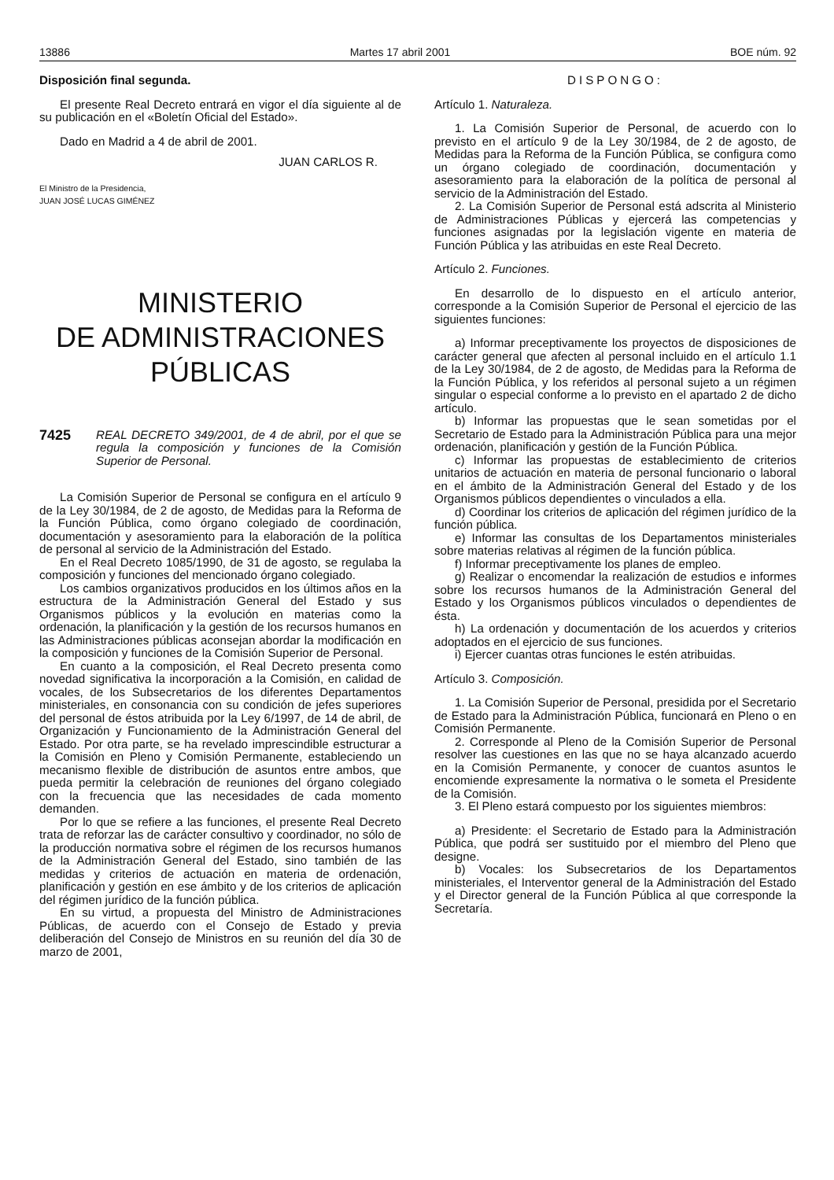13886 Martes 17 abril 2001 BOE núm. 92
Disposición final segunda.
El presente Real Decreto entrará en vigor el día siguiente al de su publicación en el «Boletín Oficial del Estado».
Dado en Madrid a 4 de abril de 2001.
JUAN CARLOS R.
El Ministro de la Presidencia,
JUAN JOSÉ LUCAS GIMÉNEZ
MINISTERIO
DE ADMINISTRACIONES
PÚBLICAS
7425
REAL DECRETO 349/2001, de 4 de abril, por el que se regula la composición y funciones de la Comisión Superior de Personal.
La Comisión Superior de Personal se configura en el artículo 9 de la Ley 30/1984, de 2 de agosto, de Medidas para la Reforma de la Función Pública, como órgano colegiado de coordinación, documentación y asesoramiento para la elaboración de la política de personal al servicio de la Administración del Estado.
En el Real Decreto 1085/1990, de 31 de agosto, se regulaba la composición y funciones del mencionado órgano colegiado.
Los cambios organizativos producidos en los últimos años en la estructura de la Administración General del Estado y sus Organismos públicos y la evolución en materias como la ordenación, la planificación y la gestión de los recursos humanos en las Administraciones públicas aconsejan abordar la modificación en la composición y funciones de la Comisión Superior de Personal.
En cuanto a la composición, el Real Decreto presenta como novedad significativa la incorporación a la Comisión, en calidad de vocales, de los Subsecretarios de los diferentes Departamentos ministeriales, en consonancia con su condición de jefes superiores del personal de éstos atribuida por la Ley 6/1997, de 14 de abril, de Organización y Funcionamiento de la Administración General del Estado. Por otra parte, se ha revelado imprescindible estructurar a la Comisión en Pleno y Comisión Permanente, estableciendo un mecanismo flexible de distribución de asuntos entre ambos, que pueda permitir la celebración de reuniones del órgano colegiado con la frecuencia que las necesidades de cada momento demanden.
Por lo que se refiere a las funciones, el presente Real Decreto trata de reforzar las de carácter consultivo y coordinador, no sólo de la producción normativa sobre el régimen de los recursos humanos de la Administración General del Estado, sino también de las medidas y criterios de actuación en materia de ordenación, planificación y gestión en ese ámbito y de los criterios de aplicación del régimen jurídico de la función pública.
En su virtud, a propuesta del Ministro de Administraciones Públicas, de acuerdo con el Consejo de Estado y previa deliberación del Consejo de Ministros en su reunión del día 30 de marzo de 2001,
DISPONGO:
Artículo 1. Naturaleza.
1. La Comisión Superior de Personal, de acuerdo con lo previsto en el artículo 9 de la Ley 30/1984, de 2 de agosto, de Medidas para la Reforma de la Función Pública, se configura como un órgano colegiado de coordinación, documentación y asesoramiento para la elaboración de la política de personal al servicio de la Administración del Estado.
2. La Comisión Superior de Personal está adscrita al Ministerio de Administraciones Públicas y ejercerá las competencias y funciones asignadas por la legislación vigente en materia de Función Pública y las atribuidas en este Real Decreto.
Artículo 2. Funciones.
En desarrollo de lo dispuesto en el artículo anterior, corresponde a la Comisión Superior de Personal el ejercicio de las siguientes funciones:
a) Informar preceptivamente los proyectos de disposiciones de carácter general que afecten al personal incluido en el artículo 1.1 de la Ley 30/1984, de 2 de agosto, de Medidas para la Reforma de la Función Pública, y los referidos al personal sujeto a un régimen singular o especial conforme a lo previsto en el apartado 2 de dicho artículo.
b) Informar las propuestas que le sean sometidas por el Secretario de Estado para la Administración Pública para una mejor ordenación, planificación y gestión de la Función Pública.
c) Informar las propuestas de establecimiento de criterios unitarios de actuación en materia de personal funcionario o laboral en el ámbito de la Administración General del Estado y de los Organismos públicos dependientes o vinculados a ella.
d) Coordinar los criterios de aplicación del régimen jurídico de la función pública.
e) Informar las consultas de los Departamentos ministeriales sobre materias relativas al régimen de la función pública.
f) Informar preceptivamente los planes de empleo.
g) Realizar o encomendar la realización de estudios e informes sobre los recursos humanos de la Administración General del Estado y los Organismos públicos vinculados o dependientes de ésta.
h) La ordenación y documentación de los acuerdos y criterios adoptados en el ejercicio de sus funciones.
i) Ejercer cuantas otras funciones le estén atribuidas.
Artículo 3. Composición.
1. La Comisión Superior de Personal, presidida por el Secretario de Estado para la Administración Pública, funcionará en Pleno o en Comisión Permanente.
2. Corresponde al Pleno de la Comisión Superior de Personal resolver las cuestiones en las que no se haya alcanzado acuerdo en la Comisión Permanente, y conocer de cuantos asuntos le encomiende expresamente la normativa o le someta el Presidente de la Comisión.
3. El Pleno estará compuesto por los siguientes miembros:
a) Presidente: el Secretario de Estado para la Administración Pública, que podrá ser sustituido por el miembro del Pleno que designe.
b) Vocales: los Subsecretarios de los Departamentos ministeriales, el Interventor general de la Administración del Estado y el Director general de la Función Pública al que corresponde la Secretaría.